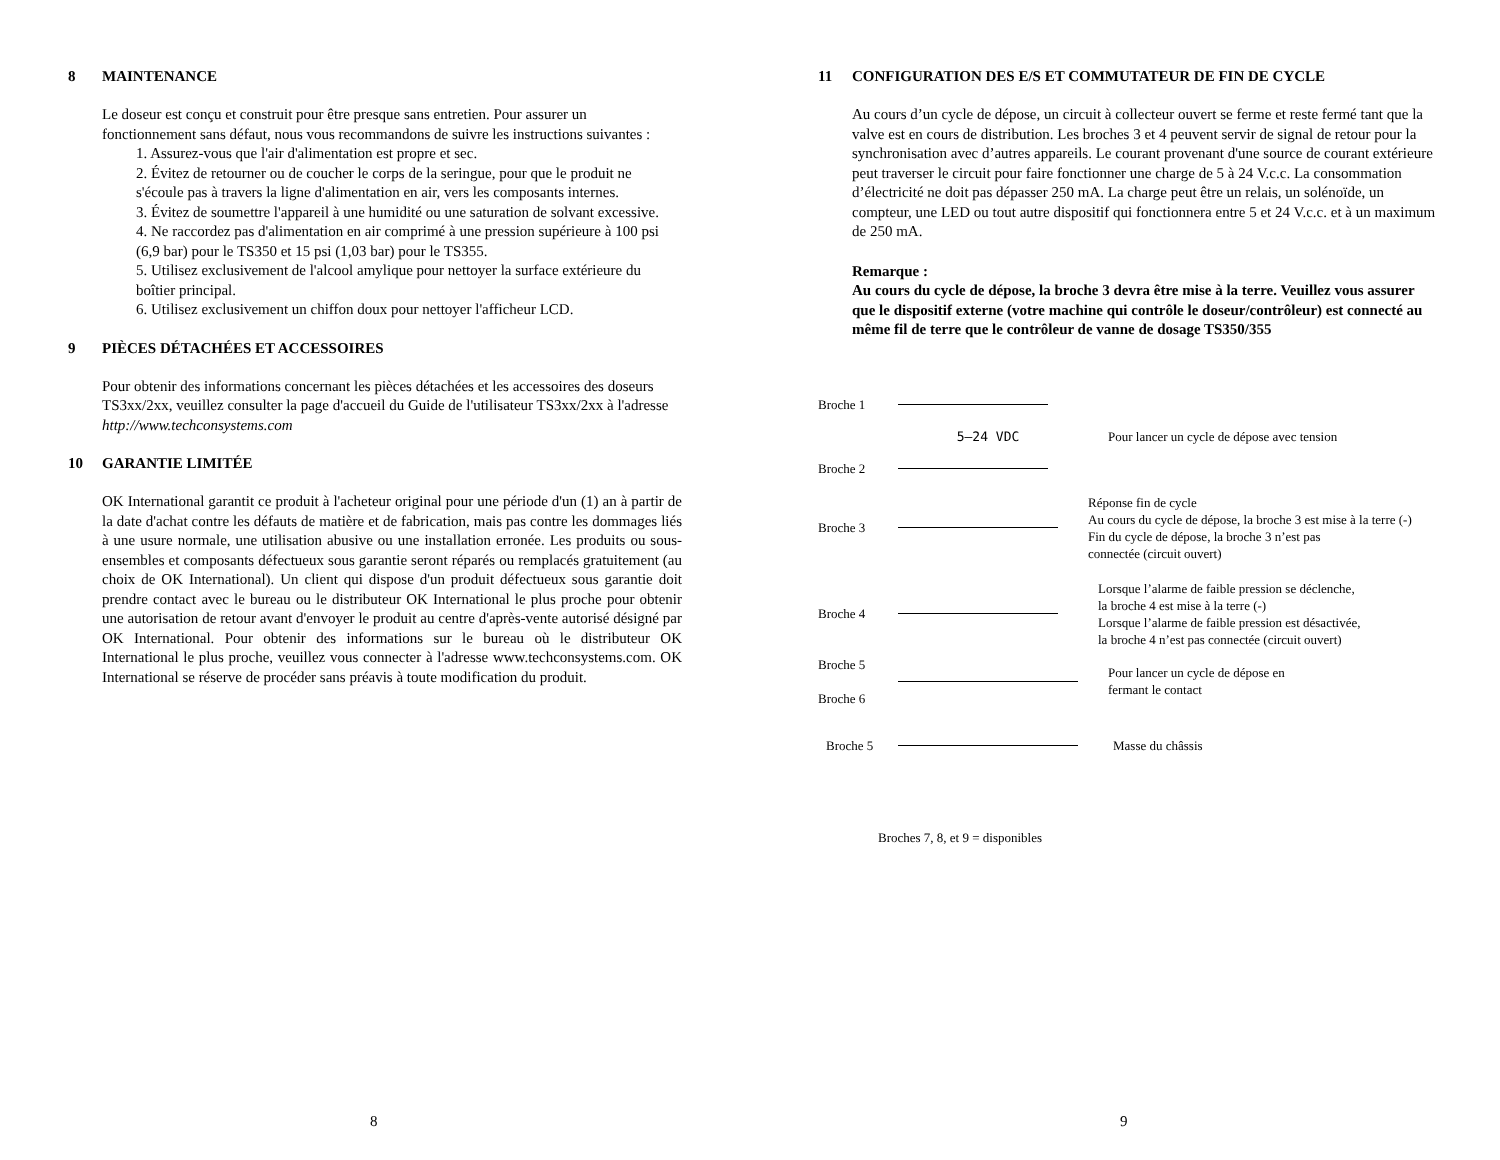8 MAINTENANCE
Le doseur est conçu et construit pour être presque sans entretien. Pour assurer un fonctionnement sans défaut, nous vous recommandons de suivre les instructions suivantes :
1. Assurez-vous que l'air d'alimentation est propre et sec.
2. Évitez de retourner ou de coucher le corps de la seringue, pour que le produit ne s'écoule pas à travers la ligne d'alimentation en air, vers les composants internes.
3. Évitez de soumettre l'appareil à une humidité ou une saturation de solvant excessive.
4. Ne raccordez pas d'alimentation en air comprimé à une pression supérieure à 100 psi (6,9 bar) pour le TS350 et 15 psi (1,03 bar) pour le TS355.
5. Utilisez exclusivement de l'alcool amylique pour nettoyer la surface extérieure du boîtier principal.
6. Utilisez exclusivement un chiffon doux pour nettoyer l'afficheur LCD.
9 PIÈCES DÉTACHÉES ET ACCESSOIRES
Pour obtenir des informations concernant les pièces détachées et les accessoires des doseurs TS3xx/2xx, veuillez consulter la page d'accueil du Guide de l'utilisateur TS3xx/2xx à l'adresse http://www.techconsystems.com
10 GARANTIE LIMITÉE
OK International garantit ce produit à l'acheteur original pour une période d'un (1) an à partir de la date d'achat contre les défauts de matière et de fabrication, mais pas contre les dommages liés à une usure normale, une utilisation abusive ou une installation erronée. Les produits ou sous-ensembles et composants défectueux sous garantie seront réparés ou remplacés gratuitement (au choix de OK International). Un client qui dispose d'un produit défectueux sous garantie doit prendre contact avec le bureau ou le distributeur OK International le plus proche pour obtenir une autorisation de retour avant d'envoyer le produit au centre d'après-vente autorisé désigné par OK International. Pour obtenir des informations sur le bureau où le distributeur OK International le plus proche, veuillez vous connecter à l'adresse www.techconsystems.com. OK International se réserve de procéder sans préavis à toute modification du produit.
8
11 CONFIGURATION DES E/S ET COMMUTATEUR DE FIN DE CYCLE
Au cours d’un cycle de dépose, un circuit à collecteur ouvert se ferme et reste fermé tant que la valve est en cours de distribution. Les broches 3 et 4 peuvent servir de signal de retour pour la synchronisation avec d’autres appareils. Le courant provenant d'une source de courant extérieure peut traverser le circuit pour faire fonctionner une charge de 5 à 24 V.c.c. La consommation d’électricité ne doit pas dépasser 250 mA. La charge peut être un relais, un solénoïde, un compteur, une LED ou tout autre dispositif qui fonctionnera entre 5 et 24 V.c.c. et à un maximum de 250 mA.
Remarque :
Au cours du cycle de dépose, la broche 3 devra être mise à la terre. Veuillez vous assurer que le dispositif externe (votre machine qui contrôle le doseur/contrôleur) est connecté au même fil de terre que le contrôleur de vanne de dosage TS350/355
Broche 1
5–24 VDC Pour lancer un cycle de dépose avec tension
Broche 2
Broche 3 Réponse fin de cycle
Au cours du cycle de dépose, la broche 3 est mise à la terre (-)
Fin du cycle de dépose, la broche 3 n’est pas
connectée (circuit ouvert)
Broche 4 Lorsque l’alarme de faible pression se déclenche,
la broche 4 est mise à la terre (-)
Lorsque l’alarme de faible pression est désactivée,
la broche 4 n’est pas connectée (circuit ouvert)
Broche 5
Broche 6 Pour lancer un cycle de dépose en
fermant le contact
Broche 5 Masse du châssis
Broches 7, 8, et 9 = disponibles
9